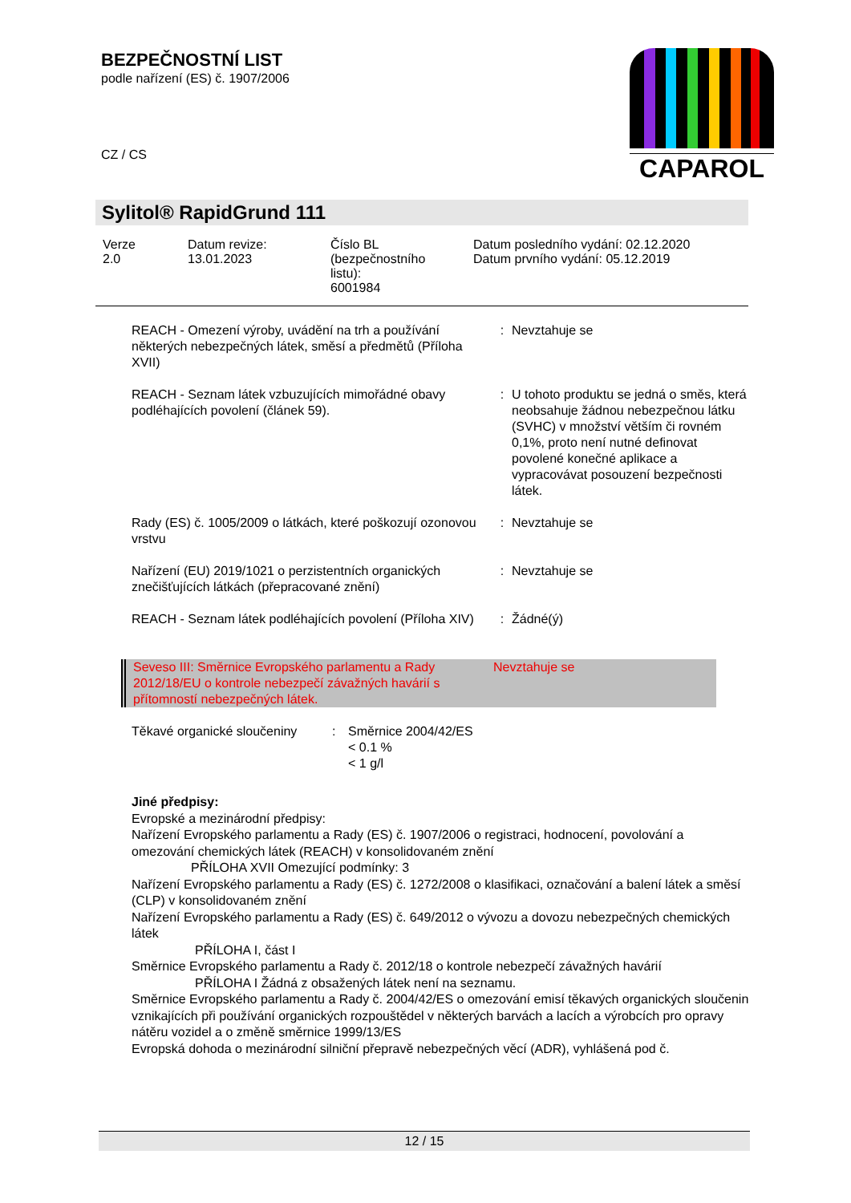BEZPEČNOSTNÍ LIST
podle nařízení (ES) č. 1907/2006
CZ / CS
CAPAROL
Sylitol® RapidGrund 111
| Verze 2.0 | Datum revize: 13.01.2023 | Číslo BL (bezpečnostního listu): 6001984 | Datum posledního vydání: 02.12.2020 Datum prvního vydání: 05.12.2019 |
| REACH - Omezení výroby, uvádění na trh a používání některých nebezpečných látek, směsí a předmětů (Příloha XVII) | : | Nevztahuje se |
| REACH - Seznam látek vzbuzujících mimořádné obavy podléhajících povolení (článek 59). | : | U tohoto produktu se jedná o směs, která neobsahuje žádnou nebezpečnou látku (SVHC) v množství větším či rovném 0,1%, proto není nutné definovat povolené konečné aplikace a vypracovávat posouzení bezpečnosti látek. |
| Rady (ES) č. 1005/2009 o látkách, které poškozují ozonovou vrstvu | : | Nevztahuje se |
| Nařízení (EU) 2019/1021 o perzistentních organických znečišťujících látkách (přepracované znění) | : | Nevztahuje se |
| REACH - Seznam látek podléhajících povolení (Příloha XIV) | : | Žádné(ý) |
Seveso III: Směrnice Evropského parlamentu a Rady 2012/18/EU o kontrole nebezpečí závažných havárií s přítomností nebezpečných látek.
Nevztahuje se
| Těkavé organické sloučeniny | : | Směrnice 2004/42/ES < 0.1 % < 1 g/l |
Jiné předpisy:
Evropské a mezinárodní předpisy:
Nařízení Evropského parlamentu a Rady (ES) č. 1907/2006 o registraci, hodnocení, povolování a omezování chemických látek (REACH) v konsolidovaném znění
PŘÍLOHA XVII Omezující podmínky: 3
Nařízení Evropského parlamentu a Rady (ES) č. 1272/2008 o klasifikaci, označování a balení látek a směsí (CLP) v konsolidovaném znění
Nařízení Evropského parlamentu a Rady (ES) č. 649/2012 o vývozu a dovozu nebezpečných chemických látek
PŘÍLOHA I, část I
Směrnice Evropského parlamentu a Rady č. 2012/18 o kontrole nebezpečí závažných havárií
PŘÍLOHA I Žádná z obsažených látek není na seznamu.
Směrnice Evropského parlamentu a Rady č. 2004/42/ES o omezování emisí těkavých organických sloučenin vznikajících při používání organických rozpouštědel v některých barvách a lacích a výrobcích pro opravy nátěru vozidel a o změně směrnice 1999/13/ES
Evropská dohoda o mezinárodní silniční přepravě nebezpečných věcí (ADR), vyhlášená pod č.
12 / 15